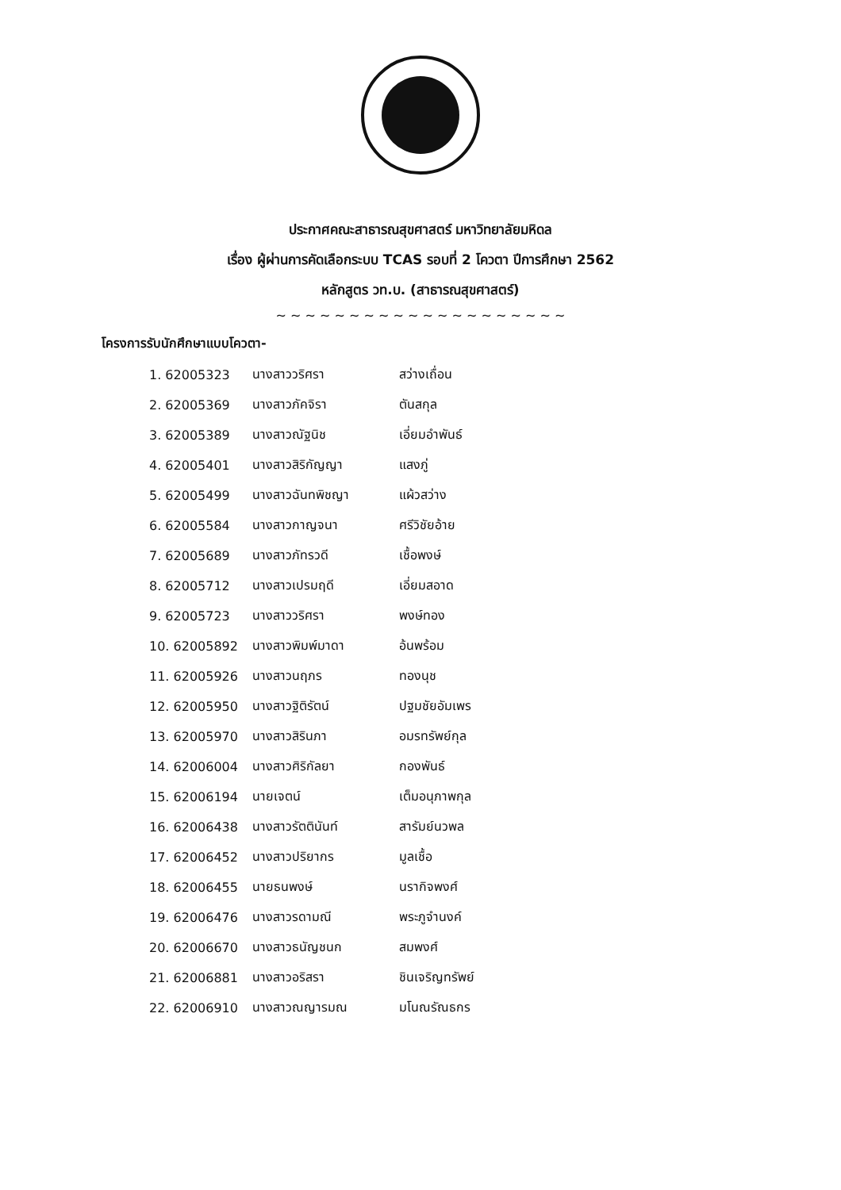ประกาศคณะสาธารณสุขศาสตร์ มหาวิทยาลัยมหิดล
เรื่อง ผู้ผ่านการคัดเลือกระบบ TCAS รอบที่ 2 โควตา ปีการศึกษา 2562
หลักสูตร วท.บ. (สาธารณสุขศาสตร์)
~ ~ ~ ~ ~ ~ ~ ~ ~ ~ ~ ~ ~ ~ ~ ~ ~ ~ ~ ~
โครงการรับนักศึกษาแบบโควตา-
| 1. 62005323 | นางสาววริศรา | สว่างเถื่อน |
| 2. 62005369 | นางสาวภัคจิรา | ตันสกุล |
| 3. 62005389 | นางสาวณัฐนิช | เอี่ยมอำพันธ์ |
| 4. 62005401 | นางสาวสิริกัญญา | แสงภู่ |
| 5. 62005499 | นางสาวฉันทพิชญา | แผ้วสว่าง |
| 6. 62005584 | นางสาวกาญจนา | ศรีวิชัยอ้าย |
| 7. 62005689 | นางสาวภัทรวดี | เชื้อพงษ์ |
| 8. 62005712 | นางสาวเปรมฤดี | เอี่ยมสอาด |
| 9. 62005723 | นางสาววริศรา | พงษ์ทอง |
| 10. 62005892 | นางสาวพิมพ์มาดา | อ้นพร้อม |
| 11. 62005926 | นางสาวนฤภร | ทองนุช |
| 12. 62005950 | นางสาวฐิติรัตน์ | ปฐมชัยอัมเพร |
| 13. 62005970 | นางสาวสิรินภา | อมรทรัพย์กุล |
| 14. 62006004 | นางสาวศิริกัลยา | กองพันธ์ |
| 15. 62006194 | นายเจตน์ | เต็มอนุภาพกุล |
| 16. 62006438 | นางสาวรัตตินันท์ | สารัมย์นวพล |
| 17. 62006452 | นางสาวปริยากร | มูลเชื้อ |
| 18. 62006455 | นายธนพงษ์ | นรากิจพงศ์ |
| 19. 62006476 | นางสาวรดามณี | พระภูจำนงค์ |
| 20. 62006670 | นางสาวธนัญชนก | สมพงศ์ |
| 21. 62006881 | นางสาวอริสรา | ชินเจริญทรัพย์ |
| 22. 62006910 | นางสาวณญารมณ | มโนณรัณธกร |